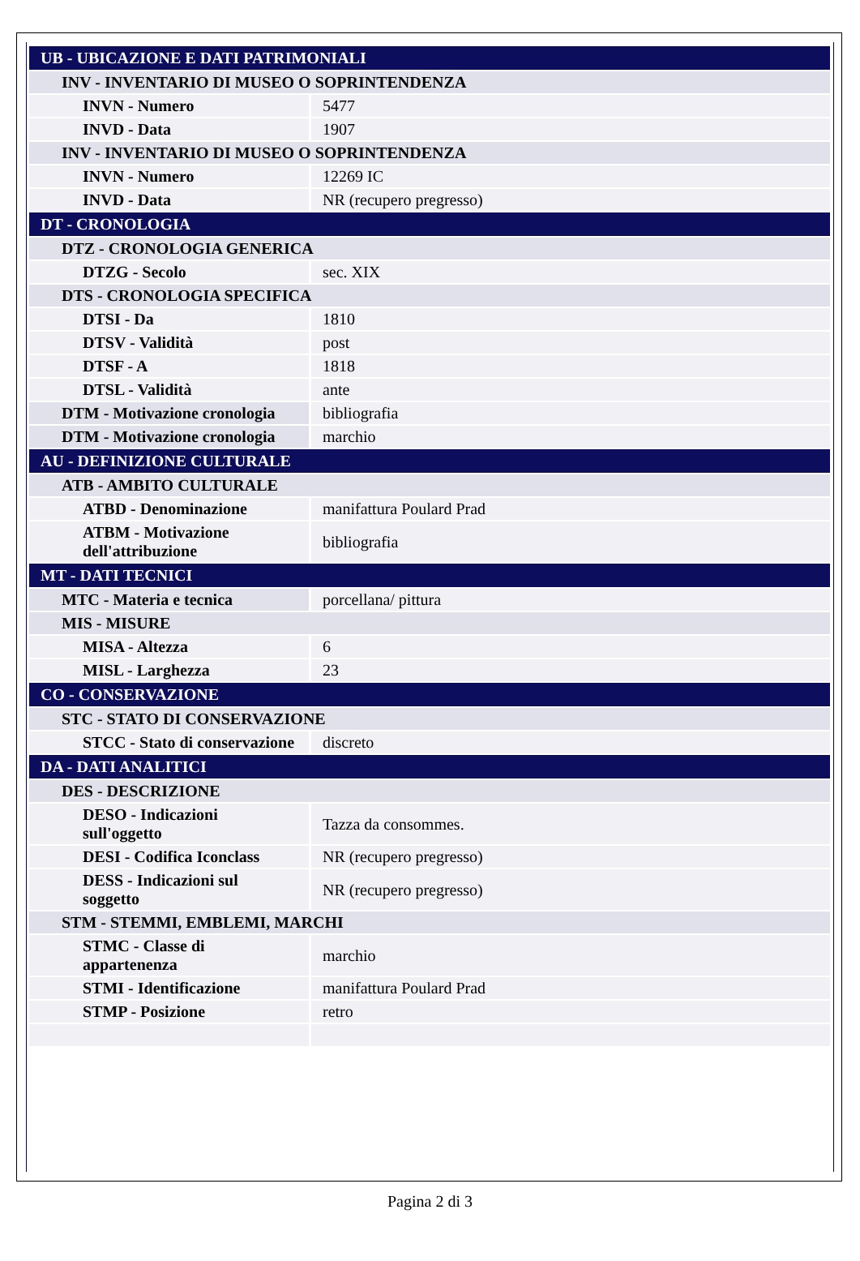| UB - UBICAZIONE E DATI PATRIMONIALI | |
| INV - INVENTARIO DI MUSEO O SOPRINTENDENZA | |
| INVN - Numero | 5477 |
| INVD - Data | 1907 |
| INV - INVENTARIO DI MUSEO O SOPRINTENDENZA | |
| INVN - Numero | 12269 IC |
| INVD - Data | NR (recupero pregresso) |
| DT - CRONOLOGIA | |
| DTZ - CRONOLOGIA GENERICA | |
| DTZG - Secolo | sec. XIX |
| DTS - CRONOLOGIA SPECIFICA | |
| DTSI - Da | 1810 |
| DTSV - Validità | post |
| DTSF - A | 1818 |
| DTSL - Validità | ante |
| DTM - Motivazione cronologia | bibliografia |
| DTM - Motivazione cronologia | marchio |
| AU - DEFINIZIONE CULTURALE | |
| ATB - AMBITO CULTURALE | |
| ATBD - Denominazione | manifattura Poulard Prad |
| ATBM - Motivazione dell'attribuzione | bibliografia |
| MT - DATI TECNICI | |
| MTC - Materia e tecnica | porcellana/ pittura |
| MIS - MISURE | |
| MISA - Altezza | 6 |
| MISL - Larghezza | 23 |
| CO - CONSERVAZIONE | |
| STC - STATO DI CONSERVAZIONE | |
| STCC - Stato di conservazione | discreto |
| DA - DATI ANALITICI | |
| DES - DESCRIZIONE | |
| DESO - Indicazioni sull'oggetto | Tazza da consommes. |
| DESI - Codifica Iconclass | NR (recupero pregresso) |
| DESS - Indicazioni sul soggetto | NR (recupero pregresso) |
| STM - STEMMI, EMBLEMI, MARCHI | |
| STMC - Classe di appartenenza | marchio |
| STMI - Identificazione | manifattura Poulard Prad |
| STMP - Posizione | retro |
Pagina 2 di 3